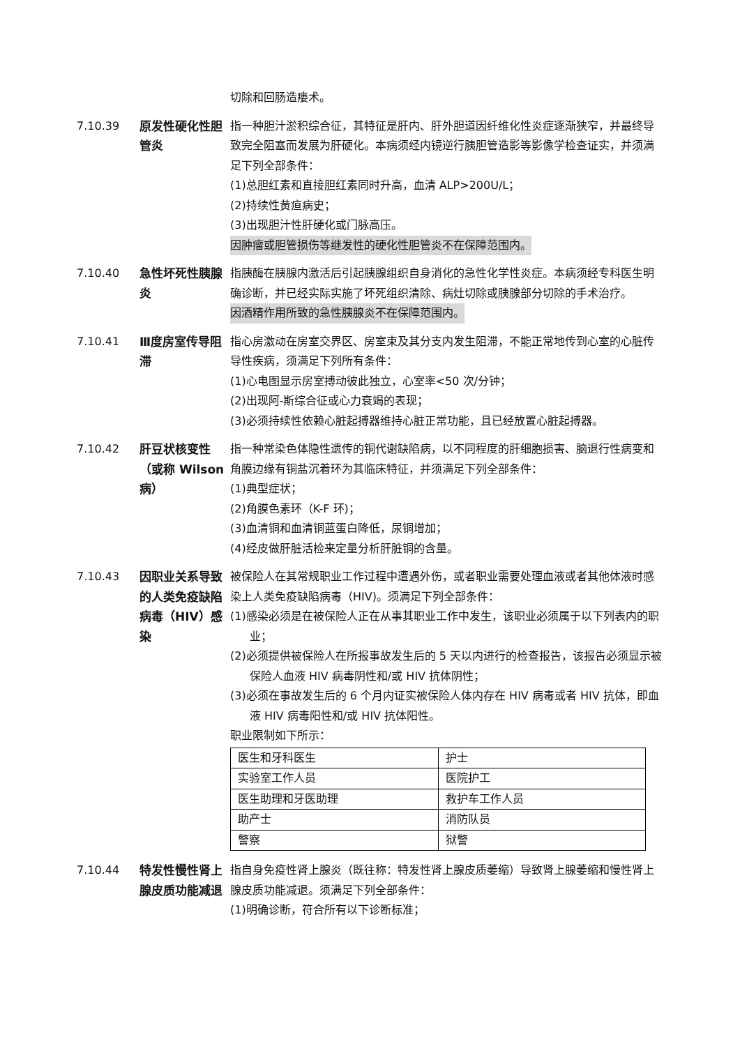切除和回肠造瘘术。
7.10.39 原发性硬化性胆管炎
指一种胆汁淤积综合征，其特征是肝内、肝外胆道因纤维化性炎症逐渐狭窄，并最终导致完全阻塞而发展为肝硬化。本病须经内镜逆行胰胆管造影等影像学检查证实，并须满足下列全部条件：
(1)总胆红素和直接胆红素同时升高，血清 ALP>200U/L；
(2)持续性黄疸病史；
(3)出现胆汁性肝硬化或门脉高压。
因肿瘤或胆管损伤等继发性的硬化性胆管炎不在保障范围内。
7.10.40 急性坏死性胰腺炎
指胰酶在胰腺内激活后引起胰腺组织自身消化的急性化学性炎症。本病须经专科医生明确诊断，并已经实际实施了坏死组织清除、病灶切除或胰腺部分切除的手术治疗。
因酒精作用所致的急性胰腺炎不在保障范围内。
7.10.41 Ⅲ度房室传导阻滞 指心房激动在房室交界区、房室束及其分支内发生阻滞，不能正常地传到心室的心脏传导性疾病，须满足下列所有条件：
(1)心电图显示房室搏动彼此独立，心室率<50 次/分钟；
(2)出现阿-斯综合征或心力衰竭的表现；
(3)必须持续性依赖心脏起搏器维持心脏正常功能，且已经放置心脏起搏器。
7.10.42 肝豆状核变性（或称 Wilson 病）
指一种常染色体隐性遗传的铜代谢缺陷病，以不同程度的肝细胞损害、脑退行性病变和角膜边缘有铜盐沉着环为其临床特征，并须满足下列全部条件：
(1)典型症状；
(2)角膜色素环（K-F 环)；
(3)血清铜和血清铜蓝蛋白降低，尿铜增加；
(4)经皮做肝脏活检来定量分析肝脏铜的含量。
7.10.43 因职业关系导致的人类免疫缺陷病毒（HIV）感染
被保险人在其常规职业工作过程中遭遇外伤，或者职业需要处理血液或者其他体液时感染上人类免疫缺陷病毒（HIV)。须满足下列全部条件：
(1)感染必须是在被保险人正在从事其职业工作中发生，该职业必须属于以下列表内的职业；
(2)必须提供被保险人在所报事故发生后的 5 天以内进行的检查报告，该报告必须显示被保险人血液 HIV 病毒阴性和/或 HIV 抗体阴性；
(3)必须在事故发生后的 6 个月内证实被保险人体内存在 HIV 病毒或者 HIV 抗体，即血液 HIV 病毒阳性和/或 HIV 抗体阳性。
职业限制如下所示：
| 医生和牙科医生 | 护士 |
| 实验室工作人员 | 医院护工 |
| 医生助理和牙医助理 | 救护车工作人员 |
| 助产士 | 消防队员 |
| 警察 | 狱警 |
7.10.44 特发性慢性肾上腺皮质功能减退
指自身免疫性肾上腺炎（既往称：特发性肾上腺皮质萎缩）导致肾上腺萎缩和慢性肾上腺皮质功能减退。须满足下列全部条件：
(1)明确诊断，符合所有以下诊断标准；